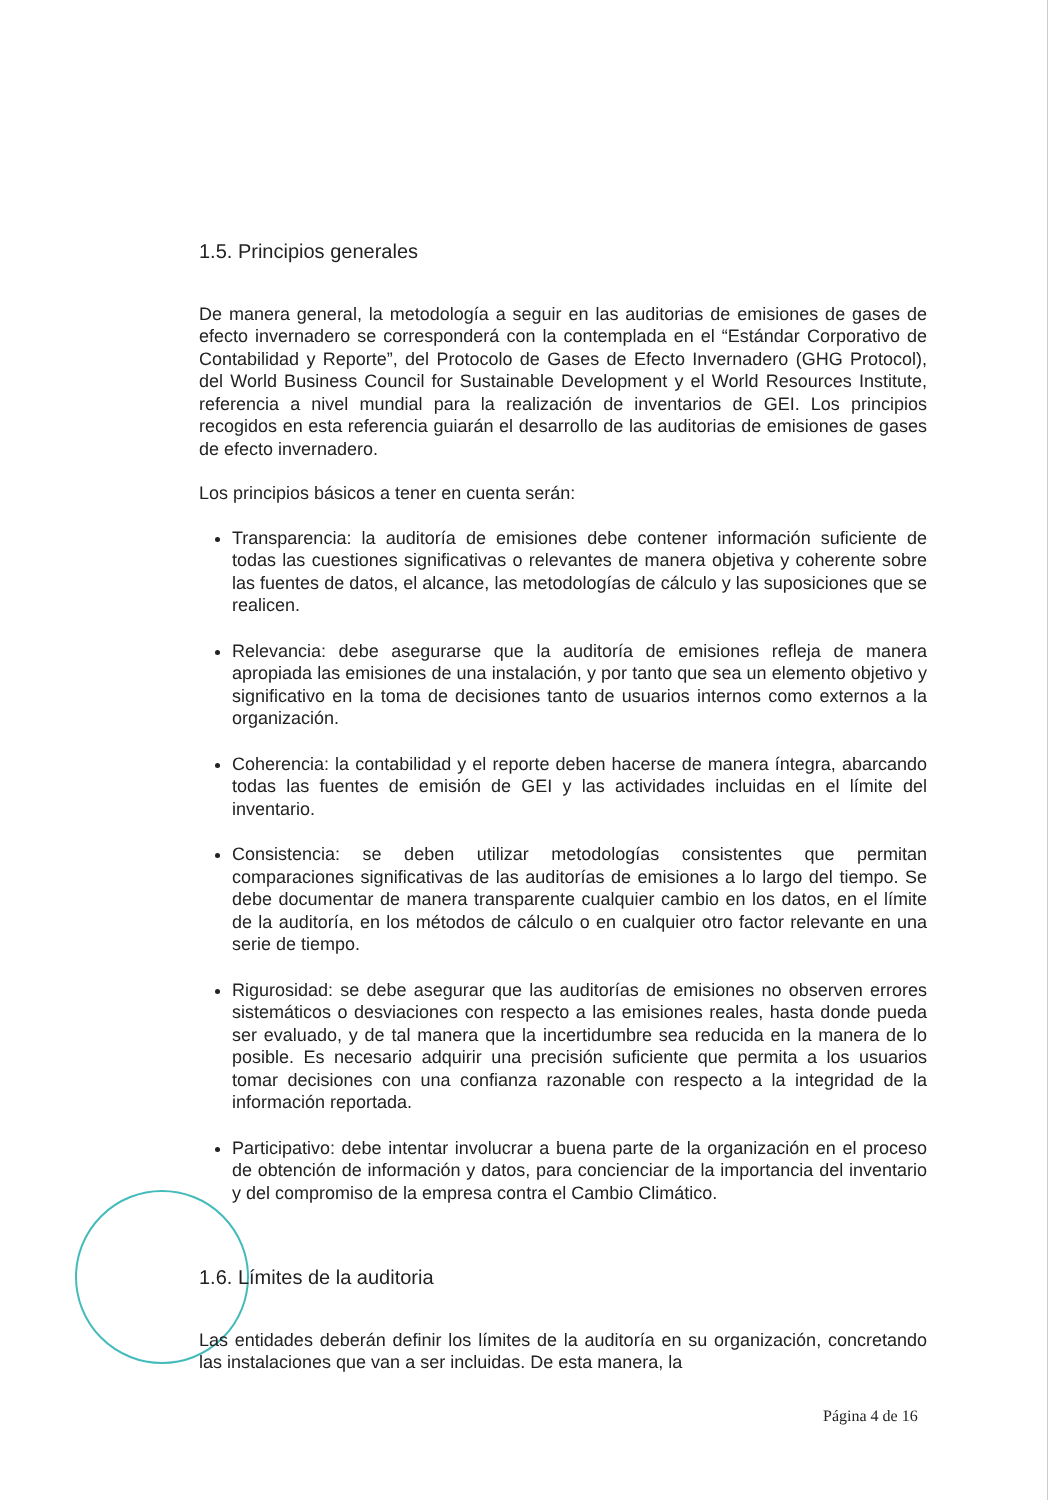1.5. Principios generales
De manera general, la metodología a seguir en las auditorias de emisiones de gases de efecto invernadero se corresponderá con la contemplada en el “Estándar Corporativo de Contabilidad y Reporte”, del Protocolo de Gases de Efecto Invernadero (GHG Protocol), del World Business Council for Sustainable Development y el World Resources Institute, referencia a nivel mundial para la realización de inventarios de GEI. Los principios recogidos en esta referencia guiarán el desarrollo de las auditorias de emisiones de gases de efecto invernadero.
Los principios básicos a tener en cuenta serán:
Transparencia: la auditoría de emisiones debe contener información suficiente de todas las cuestiones significativas o relevantes de manera objetiva y coherente sobre las fuentes de datos, el alcance, las metodologías de cálculo y las suposiciones que se realicen.
Relevancia: debe asegurarse que la auditoría de emisiones refleja de manera apropiada las emisiones de una instalación, y por tanto que sea un elemento objetivo y significativo en la toma de decisiones tanto de usuarios internos como externos a la organización.
Coherencia: la contabilidad y el reporte deben hacerse de manera íntegra, abarcando todas las fuentes de emisión de GEI y las actividades incluidas en el límite del inventario.
Consistencia: se deben utilizar metodologías consistentes que permitan comparaciones significativas de las auditorías de emisiones a lo largo del tiempo. Se debe documentar de manera transparente cualquier cambio en los datos, en el límite de la auditoría, en los métodos de cálculo o en cualquier otro factor relevante en una serie de tiempo.
Rigurosidad: se debe asegurar que las auditorías de emisiones no observen errores sistemáticos o desviaciones con respecto a las emisiones reales, hasta donde pueda ser evaluado, y de tal manera que la incertidumbre sea reducida en la manera de lo posible. Es necesario adquirir una precisión suficiente que permita a los usuarios tomar decisiones con una confianza razonable con respecto a la integridad de la información reportada.
Participativo: debe intentar involucrar a buena parte de la organización en el proceso de obtención de información y datos, para concienciar de la importancia del inventario y del compromiso de la empresa contra el Cambio Climático.
1.6. Límites de la auditoria
Las entidades deberán definir los límites de la auditoría en su organización, concretando las instalaciones que van a ser incluidas. De esta manera, la
Página 4 de 16